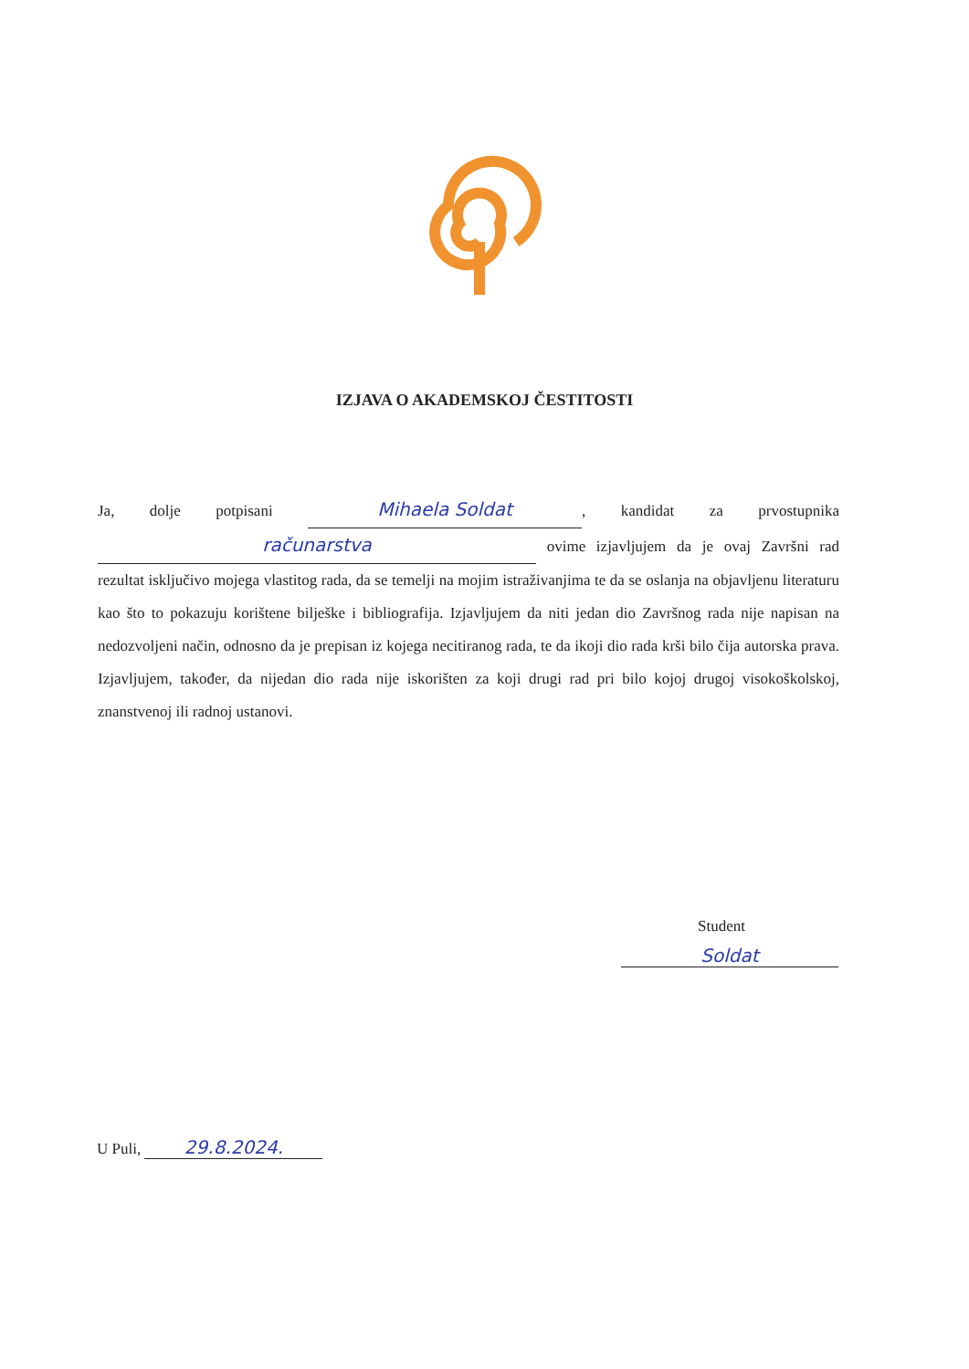IZJAVA O AKADEMSKOJ ČESTITOSTI
Ja, dolje potpisani Mihaela Soldat, kandidat za prvostupnika računarstva ovime izjavljujem da je ovaj Završni rad rezultat isključivo mojega vlastitog rada, da se temelji na mojim istraživanjima te da se oslanja na objavljenu literaturu kao što to pokazuju korištene bilješke i bibliografija. Izjavljujem da niti jedan dio Završnog rada nije napisan na nedozvoljeni način, odnosno da je prepisan iz kojega necitiranog rada, te da ikoji dio rada krši bilo čija autorska prava. Izjavljujem, također, da nijedan dio rada nije iskorišten za koji drugi rad pri bilo kojoj drugoj visokoškolskoj, znanstvenoj ili radnoj ustanovi.
Student
Soldat
U Puli, 29.8.2024.